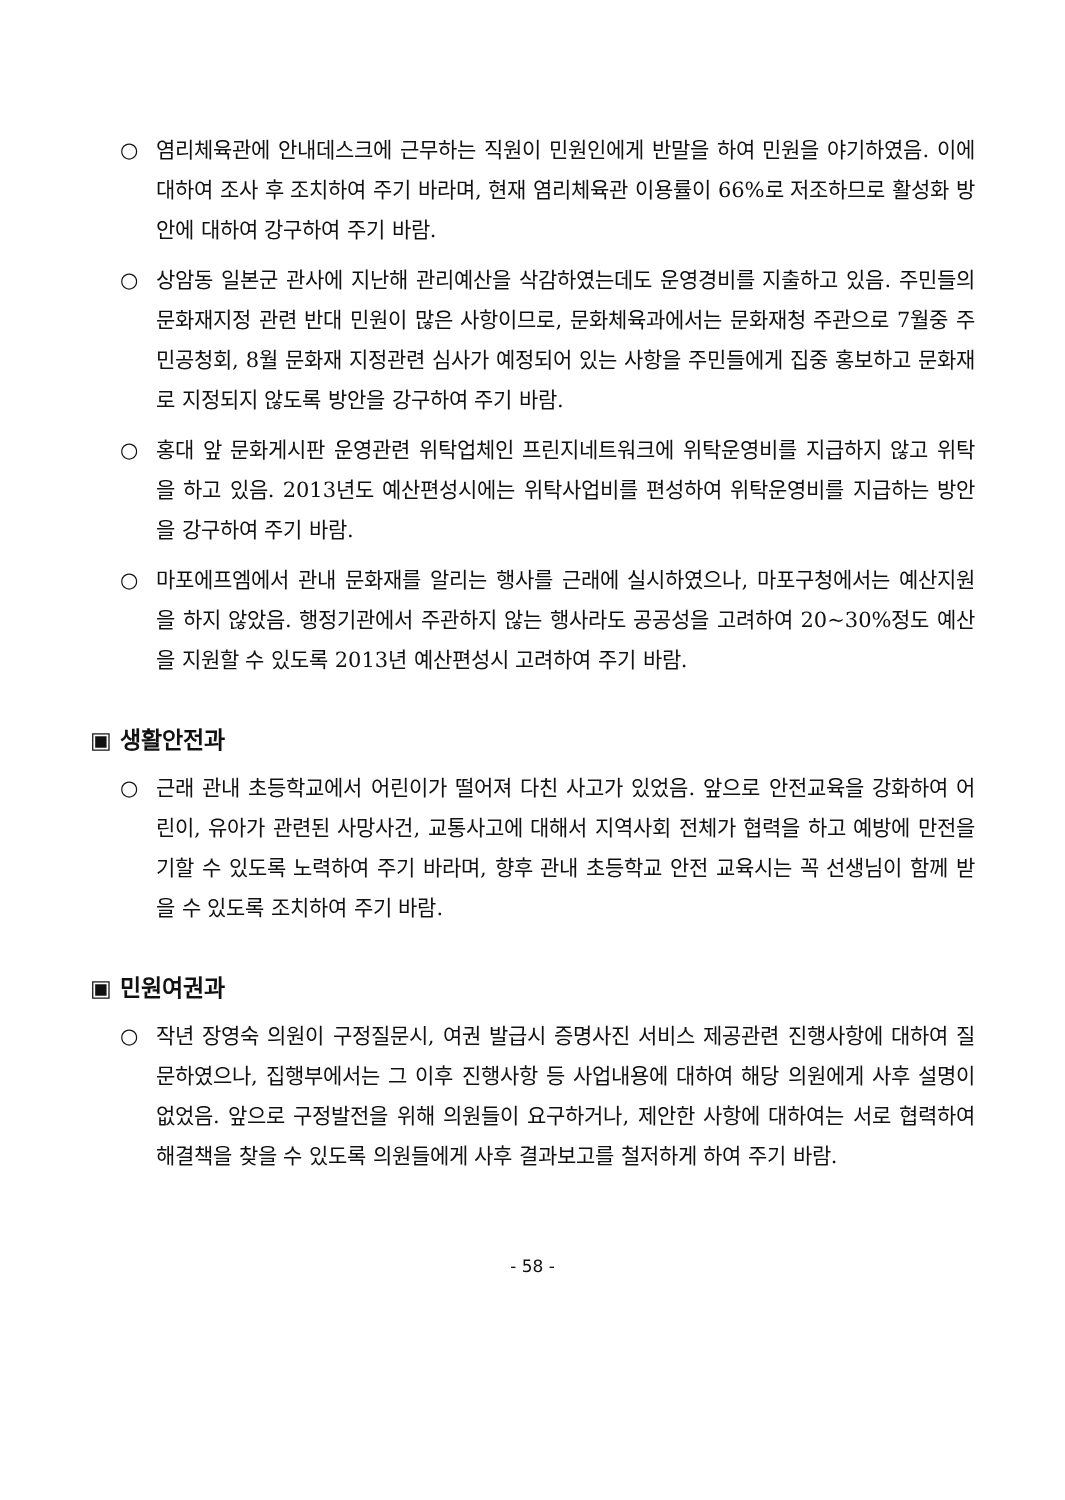○ 염리체육관에 안내데스크에 근무하는 직원이 민원인에게 반말을 하여 민원을 야기하였음. 이에 대하여 조사 후 조치하여 주기 바라며, 현재 염리체육관 이용률이 66%로 저조하므로 활성화 방안에 대하여 강구하여 주기 바람.
○ 상암동 일본군 관사에 지난해 관리예산을 삭감하였는데도 운영경비를 지출하고 있음. 주민들의 문화재지정 관련 반대 민원이 많은 사항이므로, 문화체육과에서는 문화재청 주관으로 7월중 주민공청회, 8월 문화재 지정관련 심사가 예정되어 있는 사항을 주민들에게 집중 홍보하고 문화재로 지정되지 않도록 방안을 강구하여 주기 바람.
○ 홍대 앞 문화게시판 운영관련 위탁업체인 프린지네트워크에 위탁운영비를 지급하지 않고 위탁을 하고 있음. 2013년도 예산편성시에는 위탁사업비를 편성하여 위탁운영비를 지급하는 방안을 강구하여 주기 바람.
○ 마포에프엠에서 관내 문화재를 알리는 행사를 근래에 실시하였으나, 마포구청에서는 예산지원을 하지 않았음. 행정기관에서 주관하지 않는 행사라도 공공성을 고려하여 20~30%정도 예산을 지원할 수 있도록 2013년 예산편성시 고려하여 주기 바람.
▣ 생활안전과
○ 근래 관내 초등학교에서 어린이가 떨어져 다친 사고가 있었음. 앞으로 안전교육을 강화하여 어린이, 유아가 관련된 사망사건, 교통사고에 대해서 지역사회 전체가 협력을 하고 예방에 만전을 기할 수 있도록 노력하여 주기 바라며, 향후 관내 초등학교 안전 교육시는 꼭 선생님이 함께 받을 수 있도록 조치하여 주기 바람.
▣ 민원여권과
○ 작년 장영숙 의원이 구정질문시, 여권 발급시 증명사진 서비스 제공관련 진행사항에 대하여 질문하였으나, 집행부에서는 그 이후 진행사항 등 사업내용에 대하여 해당 의원에게 사후 설명이 없었음. 앞으로 구정발전을 위해 의원들이 요구하거나, 제안한 사항에 대하여는 서로 협력하여 해결책을 찾을 수 있도록 의원들에게 사후 결과보고를 철저하게 하여 주기 바람.
- 58 -